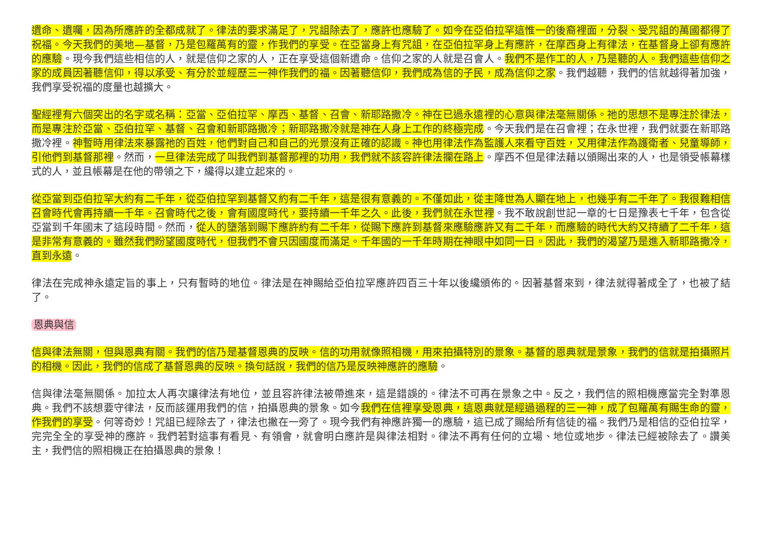遺命、遺囑，因為所應許的全都成就了。律法的要求滿足了，咒詛除去了，應許也應驗了。如今在亞伯拉罕這惟一的後裔裡面，分裂、受咒詛的萬國都得了祝福。今天我們的美地—基督，乃是包羅萬有的靈，作我們的享受。在亞當身上有咒詛，在亞伯拉罕身上有應許，在摩西身上有律法，在基督身上卻有應許的應驗。現今我們這些相信的人，就是信仰之家的人，正在享受這個新遺命。信仰之家的人就是召會人。我們不是作工的人，乃是聽的人。我們這些信仰之家的成員因著聽信仰，得以承受、有分於並經歷三一神作我們的福。因著聽信仰，我們成為信的子民，成為信仰之家。我們越聽，我們的信就越得著加強，我們享受祝福的度量也越擴大。
聖經裡有六個突出的名字或名稱：亞當、亞伯拉罕、摩西、基督、召會、新耶路撒冷。神在已過永遠裡的心意與律法毫無關係。祂的思想不是專注於律法，而是專注於亞當、亞伯拉罕、基督、召會和新耶路撒冷；新耶路撒冷就是神在人身上工作的終極完成。今天我們是在召會裡；在永世裡，我們就要在新耶路撒冷裡。神暫時用律法來暴露祂的百姓，他們對自己和自己的光景沒有正確的認識。神也用律法作為監護人來看守百姓，又用律法作為護衛者、兒童導師，引他們到基督那裡。然而，一旦律法完成了叫我們到基督那裡的功用，我們就不該容許律法攔在路上。摩西不但是律法藉以頒賜出來的人，也是領受帳幕樣式的人，並且帳幕是在他的帶領之下，纔得以建立起來的。
從亞當到亞伯拉罕大約有二千年，從亞伯拉罕到基督又約有二千年，這是很有意義的。不僅如此，從主降世為人顯在地上，也幾乎有二千年了。我很難相信召會時代會再持續一千年。召會時代之後，會有國度時代，要持續一千年之久。此後，我們就在永世裡。我不敢說創世記一章的七日是豫表七千年，包含從亞當到千年國末了這段時間。然而，從人的墮落到賜下應許約有二千年，從賜下應許到基督來應驗應許又有二千年，而應驗的時代大約又持續了二千年，這是非常有意義的。雖然我們盼望國度時代，但我們不會只因國度而滿足。千年國的一千年時期在神眼中如同一日。因此，我們的渴望乃是進入新耶路撒冷，直到永遠。
律法在完成神永遠定旨的事上，只有暫時的地位。律法是在神賜給亞伯拉罕應許四百三十年以後纔頒佈的。因著基督來到，律法就得著成全了，也被了結了。
恩典與信
信與律法無關，但與恩典有關。我們的信乃是基督恩典的反映。信的功用就像照相機，用來拍攝特別的景象。基督的恩典就是景象，我們的信就是拍攝照片的相機。因此，我們的信成了基督恩典的反映。換句話說，我們的信乃是反映神應許的應驗。
信與律法毫無關係。加拉太人再次讓律法有地位，並且容許律法被帶進來，這是錯誤的。律法不可再在景象之中。反之，我們信的照相機應當完全對準恩典。我們不該想要守律法，反而該運用我們的信，拍攝恩典的景象。如今我們在信裡享受恩典，這恩典就是經過過程的三一神，成了包羅萬有賜生命的靈，作我們的享受。何等奇妙！咒詛已經除去了，律法也撇在一旁了。現今我們有神應許獨一的應驗，這已成了賜給所有信徒的福。我們乃是相信的亞伯拉罕，完完全全的享受神的應許。我們若對這事有看見、有領會，就會明白應許是與律法相對。律法不再有任何的立場、地位或地步。律法已經被除去了。讚美主，我們信的照相機正在拍攝恩典的景象！